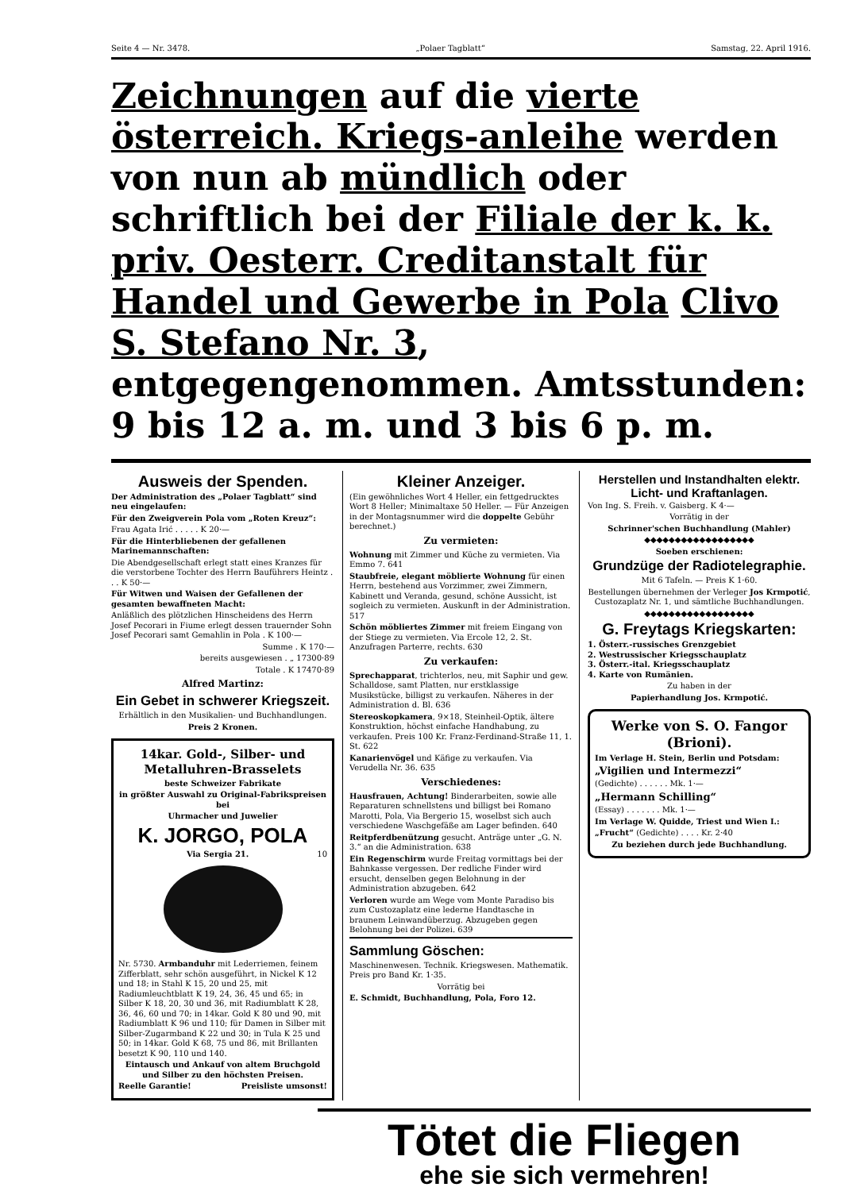Seite 4 — Nr. 3478. „Polaer Tagblatt“Samstag, 22. April 1916.
Zeichnungen auf die vierte österreich. Kriegs-anleihe werden von nun ab mündlich oder schriftlich bei der Filiale der k. k. priv. Oesterr. Creditanstalt für Handel und Gewerbe in Pola Clivo S. Stefano Nr. 3, entgegengenommen. Amtsstunden: 9 bis 12 a. m. und 3 bis 6 p. m.
Ausweis der Spenden.
Der Administration des „Polaer Tagblatt“ sind neu eingelaufen:
Für den Zweigverein Pola vom „Roten Kreuz“:
Frau Agata Irić . . . . . K 20·—
Für die Hinterbliebenen der gefallenen Marinemannschaften:
Die Abendgesellschaft erlegt statt eines Kranzes für die verstorbene Tochter des Herrn Bauführers Heintz . . . K 50·—
Für Witwen und Waisen der Gefallenen der gesamten bewaffneten Macht:
Anläßlich des plötzlichen Hinscheidens des Herrn Josef Pecorari in Fiume erlegt dessen trauernder Sohn Josef Pecorari samt Gemahlin in Pola . K 100·—
Summe . K 170·—
bereits ausgewiesen . „ 17300·89
Totale . K 17470·89
Alfred Martinz:
Ein Gebet in schwerer Kriegszeit.
Erhältlich in den Musikalien- und Buchhandlungen.
Preis 2 Kronen.
14kar. Gold-, Silber- und Metalluhren-Brasselets
beste Schweizer Fabrikate
in größter Auswahl zu Original-Fabrikspreisen bei
Uhrmacher und Juwelier
K. JORGO, POLA
Via Sergia 21. 10
Nr. 5730. Armbanduhr mit Lederriemen, feinem Zifferblatt, sehr schön ausgeführt, in Nickel K 12 und 18; in Stahl K 15, 20 und 25, mit Radiumleuchtblatt K 19, 24, 36, 45 und 65; in Silber K 18, 20, 30 und 36, mit Radiumblatt K 28, 36, 46, 60 und 70; in 14kar. Gold K 80 und 90, mit Radiumblatt K 96 und 110; für Damen in Silber mit Silber-Zugarmband K 22 und 30; in Tula K 25 und 50; in 14kar. Gold K 68, 75 und 86, mit Brillanten besetzt K 90, 110 und 140.
Eintausch und Ankauf von altem Bruchgold und Silber zu den höchsten Preisen.
Reelle Garantie! Preisliste umsonst!
Kleiner Anzeiger.
(Ein gewöhnliches Wort 4 Heller, ein fettgedrucktes Wort 8 Heller; Minimaltaxe 50 Heller. — Für Anzeigen in der Montagsnummer wird die doppelte Gebühr berechnet.)
Zu vermieten:
Wohnung mit Zimmer und Küche zu vermieten. Via Emmo 7. 641
Staubfreie, elegant möblierte Wohnung für einen Herrn, bestehend aus Vorzimmer, zwei Zimmern, Kabinett und Veranda, gesund, schöne Aussicht, ist sogleich zu vermieten. Auskunft in der Administration. 517
Schön möbliertes Zimmer mit freiem Eingang von der Stiege zu vermieten. Via Ercole 12, 2. St. Anzufragen Parterre, rechts. 630
Zu verkaufen:
Sprechapparat, trichterlos, neu, mit Saphir und gew. Schalldose, samt Platten, nur erstklassige Musikstücke, billigst zu verkaufen. Näheres in der Administration d. Bl. 636
Stereoskopkamera, 9×18, Steinheil-Optik, ältere Konstruktion, höchst einfache Handhabung, zu verkaufen. Preis 100 Kr. Franz-Ferdinand-Straße 11, 1. St. 622
Kanarienvögel und Käfige zu verkaufen. Via Verudella Nr. 36. 635
Verschiedenes:
Hausfrauen, Achtung! Binderarbeiten, sowie alle Reparaturen schnellstens und billigst bei Romano Marotti, Pola, Via Bergerio 15, woselbst sich auch verschiedene Waschgefäße am Lager befinden. 640
Reitpferdbenützung gesucht. Anträge unter „G. N. 3.“ an die Administration. 638
Ein Regenschirm wurde Freitag vormittags bei der Bahnkasse vergessen. Der redliche Finder wird ersucht, denselben gegen Belohnung in der Administration abzugeben. 642
Verloren wurde am Wege vom Monte Paradiso bis zum Custozaplatz eine lederne Handtasche in braunem Leinwandüberzug. Abzugeben gegen Belohnung bei der Polizei. 639
Sammlung Göschen:
Maschinenwesen. Technik. Kriegswesen. Mathematik. Preis pro Band Kr. 1·35.
Vorrätig bei
E. Schmidt, Buchhandlung, Pola, Foro 12.
Herstellen und Instandhalten elektr. Licht- und Kraftanlagen.
Von Ing. S. Freih. v. Gaisberg. K 4·—
Vorrätig in der
Schrinner'schen Buchhandlung (Mahler)
◆◆◆◆◆◆◆◆◆◆◆◆◆◆◆◆◆◆
Soeben erschienen:
Grundzüge der Radiotelegraphie.
Mit 6 Tafeln. — Preis K 1·60.
Bestellungen übernehmen der Verleger Jos Krmpotić, Custozaplatz Nr. 1, und sämtliche Buchhandlungen.
◆◆◆◆◆◆◆◆◆◆◆◆◆◆◆◆◆◆
G. Freytags Kriegskarten:
1. Österr.-russisches Grenzgebiet
2. Westrussischer Kriegsschauplatz
3. Österr.-ital. Kriegsschauplatz
4. Karte von Rumänien.
Zu haben in der
Papierhandlung Jos. Krmpotić.
Werke von S. O. Fangor (Brioni).
Im Verlage H. Stein, Berlin und Potsdam:
„Vigilien und Intermezzi“
(Gedichte) . . . . . . Mk. 1·—
„Hermann Schilling“
(Essay) . . . . . . . Mk. 1·—
Im Verlage W. Quidde, Triest und Wien I.:
„Frucht“ (Gedichte) . . . . Kr. 2·40
Zu beziehen durch jede Buchhandlung.
Tötet die Fliegen
ehe sie sich vermehren!